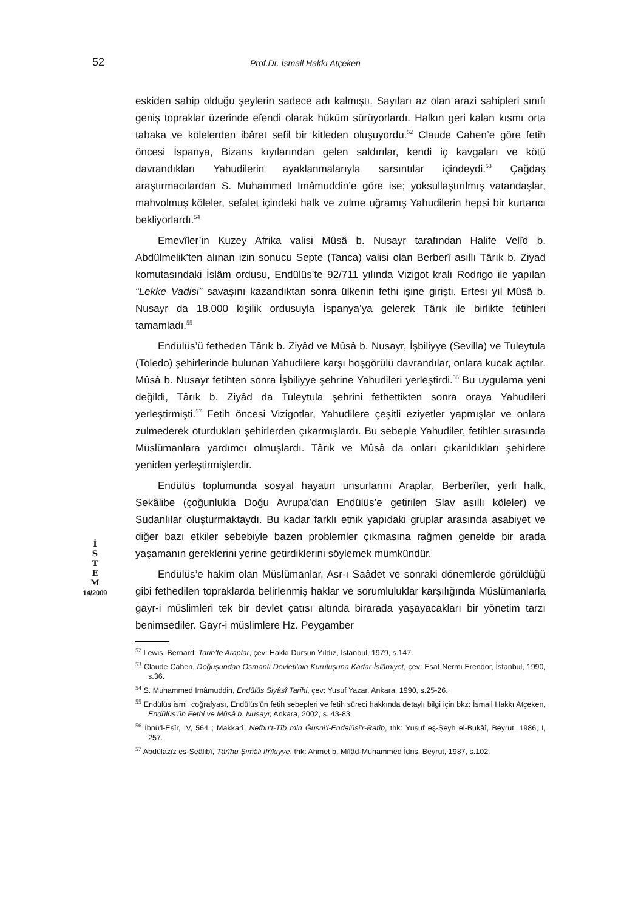52
Prof.Dr. İsmail Hakkı Atçeken
İ
S
T
E
M
14/2009
eskiden sahip olduğu şeylerin sadece adı kalmıştı. Sayıları az olan arazi sahipleri sınıfı geniş topraklar üzerinde efendi olarak hüküm sürüyorlardı. Halkın geri kalan kısmı orta tabaka ve kölelerden ibâret sefil bir kitleden oluşuyordu.<sup>52</sup> Claude Cahen’e göre fetih öncesi İspanya, Bizans kıyılarından gelen saldırılar, kendi iç kavgaları ve kötü davrandıkları Yahudilerin ayaklanmalarıyla sarsıntılar içindeydi.<sup>53</sup> Çağdaş araştırmacılardan S. Muhammed Imâmuddin’e göre ise; yoksullaştırılmış vatandaşlar, mahvolmuş köleler, sefalet içindeki halk ve zulme uğramış Yahudilerin hepsi bir kurtarıcı bekliyorlardı.<sup>54</sup>
Emevîler’in Kuzey Afrika valisi Mûsâ b. Nusayr tarafından Halife Velîd b. Abdülmelik’ten alınan izin sonucu Septe (Tanca) valisi olan Berberî asıllı Târık b. Ziyad komutasındaki İslâm ordusu, Endülüs’te 92/711 yılında Vizigot kralı Rodrigo ile yapılan “Lekke Vadisi” savaşını kazandıktan sonra ülkenin fethi işine girişti. Ertesi yıl Mûsâ b. Nusayr da 18.000 kişilik ordusuyla İspanya’ya gelerek Târık ile birlikte fetihleri tamamladı.<sup>55</sup>
Endülüs’ü fetheden Târık b. Ziyâd ve Mûsâ b. Nusayr, İşbiliyye (Sevilla) ve Tuleytula (Toledo) şehirlerinde bulunan Yahudilere karşı hoşgörülü davrandılar, onlara kucak açtılar. Mûsâ b. Nusayr fetihten sonra İşbiliyye şehrine Yahudileri yerleştirdi.<sup>56</sup> Bu uygulama yeni değildi, Târık b. Ziyâd da Tuleytula şehrini fethettikten sonra oraya Yahudileri yerleştirmişti.<sup>57</sup> Fetih öncesi Vizigotlar, Yahudilere çeşitli eziyetler yapmışlar ve onlara zulmederek oturdukları şehirlerden çıkarmışlardı. Bu sebeple Yahudiler, fetihler sırasında Müslümanlara yardımcı olmuşlardı. Târık ve Mûsâ da onları çıkarıldıkları şehirlere yeniden yerleştirmişlerdir.
Endülüs toplumunda sosyal hayatın unsurlarını Araplar, Berberîler, yerli halk, Sekâlibe (çoğunlukla Doğu Avrupa’dan Endülüs’e getirilen Slav asıllı köleler) ve Sudanlılar oluşturmaktaydı. Bu kadar farklı etnik yapıdaki gruplar arasında asabiyet ve diğer bazı etkiler sebebiyle bazen problemler çıkmasına rağmen genelde bir arada yaşamanın gereklerini yerine getirdiklerini söylemek mümkündür.
Endülüs’e hakim olan Müslümanlar, Asr-ı Saâdet ve sonraki dönemlerde görüldüğü gibi fethedilen topraklarda belirlenmiş haklar ve sorumluluklar karşılığında Müslümanlarla gayr-i müslimleri tek bir devlet çatısı altında birarada yaşayacakları bir yönetim tarzı benimsediler. Gayr-i müslimlere Hz. Peygamber
<sup>52</sup> Lewis, Bernard, Tarih’te Araplar, çev: Hakkı Dursun Yıldız, İstanbul, 1979, s.147.
<sup>53</sup> Claude Cahen, Doğuşundan Osmanlı Devleti’nin Kuruluşuna Kadar İslâmiyet, çev: Esat Nermi Erendor, İstanbul, 1990, s.36.
<sup>54</sup> S. Muhammed Imâmuddin, Endülüs Siyâsî Tarihi, çev: Yusuf Yazar, Ankara, 1990, s.25-26.
<sup>55</sup> Endülüs ismi, coğrafyası, Endülüs’ün fetih sebepleri ve fetih süreci hakkında detaylı bilgi için bkz: İsmail Hakkı Atçeken, Endülüs’ün Fethi ve Mûsâ b. Nusayr, Ankara, 2002, s. 43-83.
<sup>56</sup> İbnü’l-Esîr, IV, 564 ; Makkarî, Nefhu’t-Tîb min Ğusni’l-Endelüsi’r-Ratîb, thk: Yusuf eş-Şeyh el-Bukâî, Beyrut, 1986, I, 257.
<sup>57</sup> Abdülazîz es-Seâlibî, Târîhu Şimâli Ifrîkıyye, thk: Ahmet b. Mîlâd-Muhammed İdris, Beyrut, 1987, s.102.